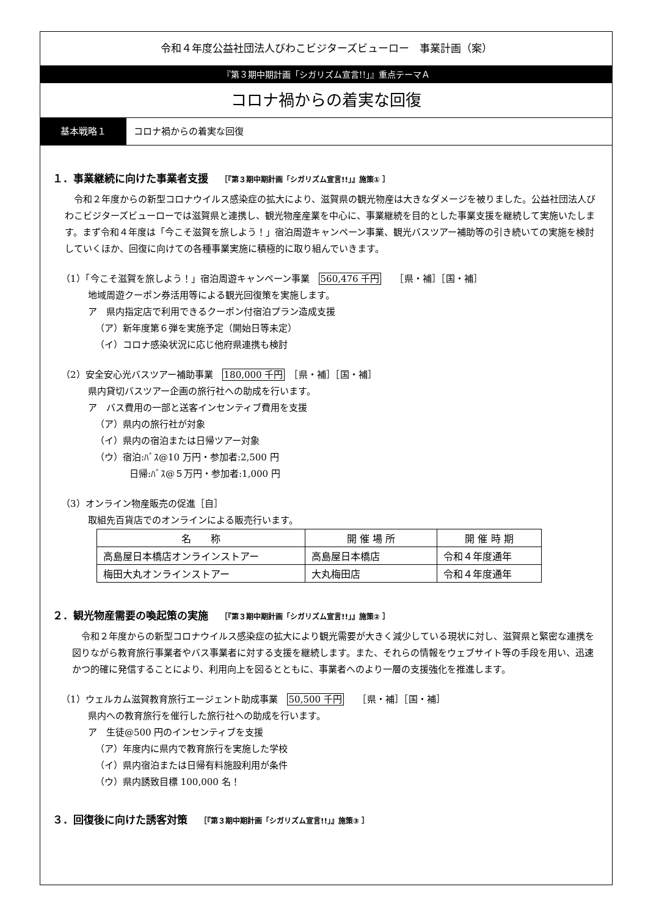令和４年度公益社団法人びわこビジターズビューロー　事業計画（案）
『第３期中期計画「シガリズム宣言!!」』重点テーマＡ
コロナ禍からの着実な回復
基本戦略１ コロナ禍からの着実な回復
１．事業継続に向けた事業者支援 ［『第３期中期計画「シガリズム宣言!!」』施策① ］
令和２年度からの新型コロナウイルス感染症の拡大により、滋賀県の観光物産は大きなダメージを被りました。公益社団法人びわこビジターズビューローでは滋賀県と連携し、観光物産産業を中心に、事業継続を目的とした事業支援を継続して実施いたします。まず令和４年度は「今こそ滋賀を旅しよう！」宿泊周遊キャンペーン事業、観光バスツアー補助等の引き続いての実施を検討していくほか、回復に向けての各種事業実施に積極的に取り組んでいきます。
（1）「今こそ滋賀を旅しよう！」宿泊周遊キャンペーン事業　560,476 千円　　［県・補］［国・補］
地域周遊クーポン券活用等による観光回復策を実施します。
ア　県内指定店で利用できるクーポン付宿泊プラン造成支援
（ア）新年度第６弾を実施予定（開始日等未定）
（イ）コロナ感染状況に応じ他府県連携も検討
（2）安全安心光バスツアー補助事業　180,000 千円　［県・補］［国・補］
県内貸切バスツアー企画の旅行社への助成を行います。
ア　バス費用の一部と送客インセンティブ費用を支援
（ア）県内の旅行社が対象
（イ）県内の宿泊または日帰ツアー対象
（ウ）宿泊:ﾊﾞｽ@10 万円・参加者:2,500 円
日帰:ﾊﾞｽ@５万円・参加者:1,000 円
（3）オンライン物産販売の促進［自］
取組先百貨店でのオンラインによる販売行います。
| 名 称 | 開 催 場 所 | 開 催 時 期 |
| --- | --- | --- |
| 高島屋日本橋店オンラインストアー | 高島屋日本橋店 | 令和４年度通年 |
| 梅田大丸オンラインストアー | 大丸梅田店 | 令和４年度通年 |
２．観光物産需要の喚起策の実施 ［『第３期中期計画「シガリズム宣言!!」』施策② ］
令和２年度からの新型コロナウイルス感染症の拡大により観光需要が大きく減少している現状に対し、滋賀県と緊密な連携を図りながら教育旅行事業者やバス事業者に対する支援を継続します。また、それらの情報をウェブサイト等の手段を用い、迅速かつ的確に発信することにより、利用向上を図るとともに、事業者へのより一層の支援強化を推進します。
（1）ウェルカム滋賀教育旅行エージェント助成事業　50,500 千円　　［県・補］［国・補］
県内への教育旅行を催行した旅行社への助成を行います。
ア　生徒@500 円のインセンティブを支援
（ア）年度内に県内で教育旅行を実施した学校
（イ）県内宿泊または日帰有料施設利用が条件
（ウ）県内誘致目標 100,000 名！
３．回復後に向けた誘客対策 ［『第３期中期計画「シガリズム宣言!!」』施策③ ］